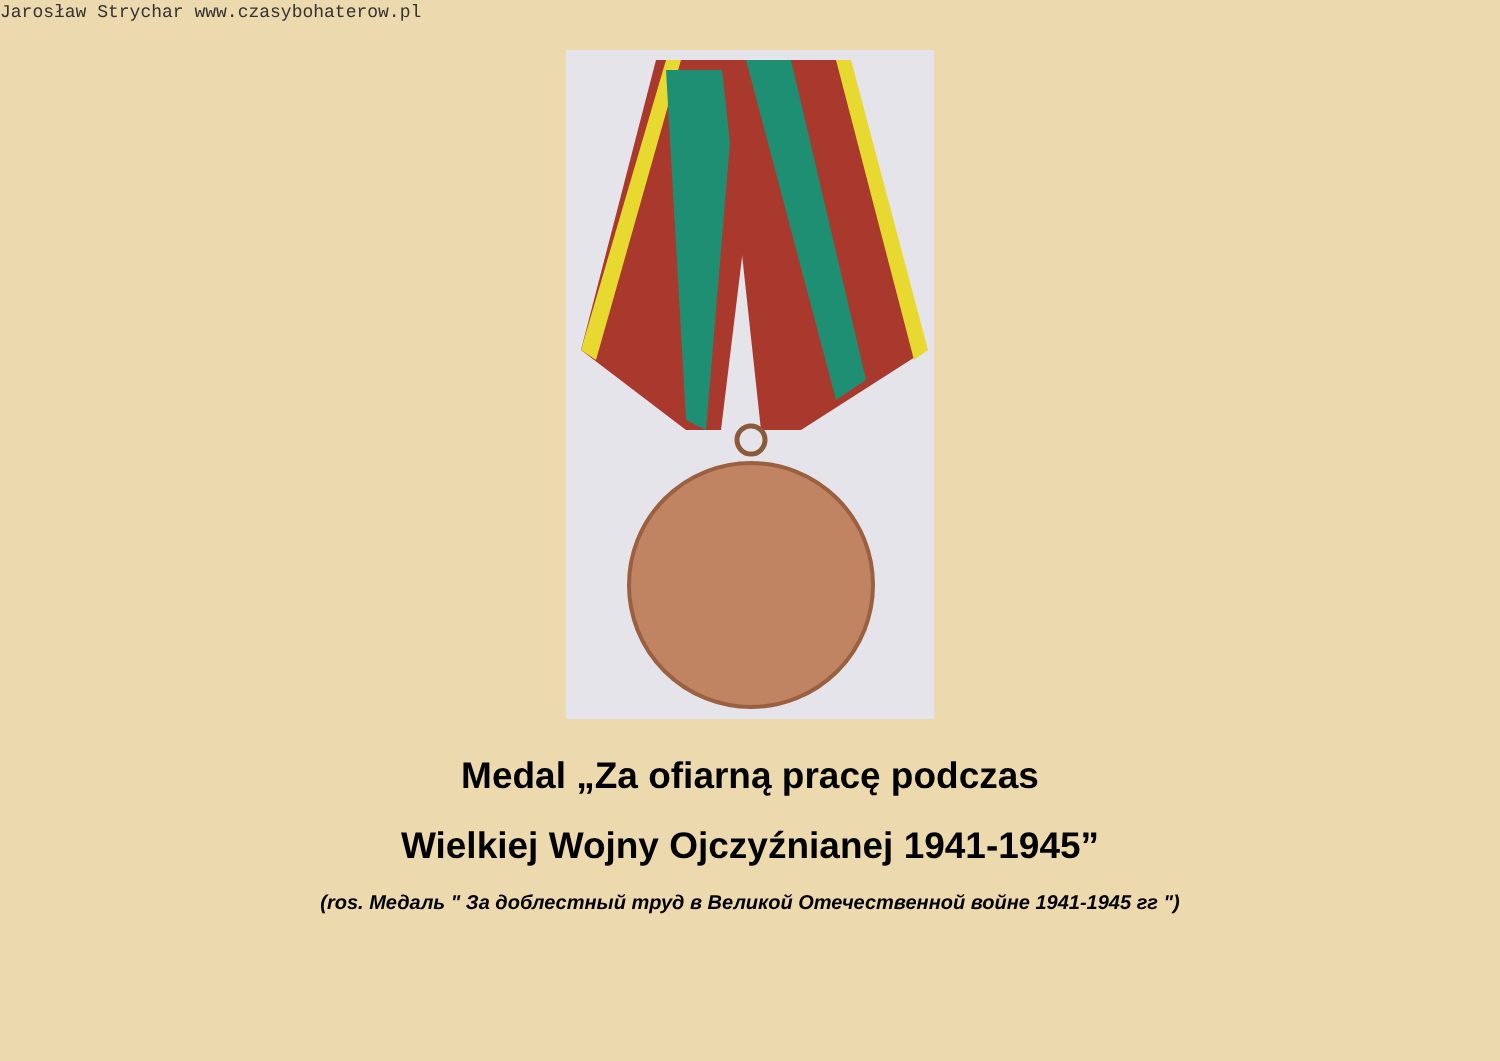Jarosław Strychar www.czasybohaterow.pl
Medal „Za ofiarną pracę podczas
Wielkiej Wojny Ojczyźnianej 1941-1945”
(ros. Медаль " За доблестный труд в Великой Отечественной войне 1941-1945 гг ")